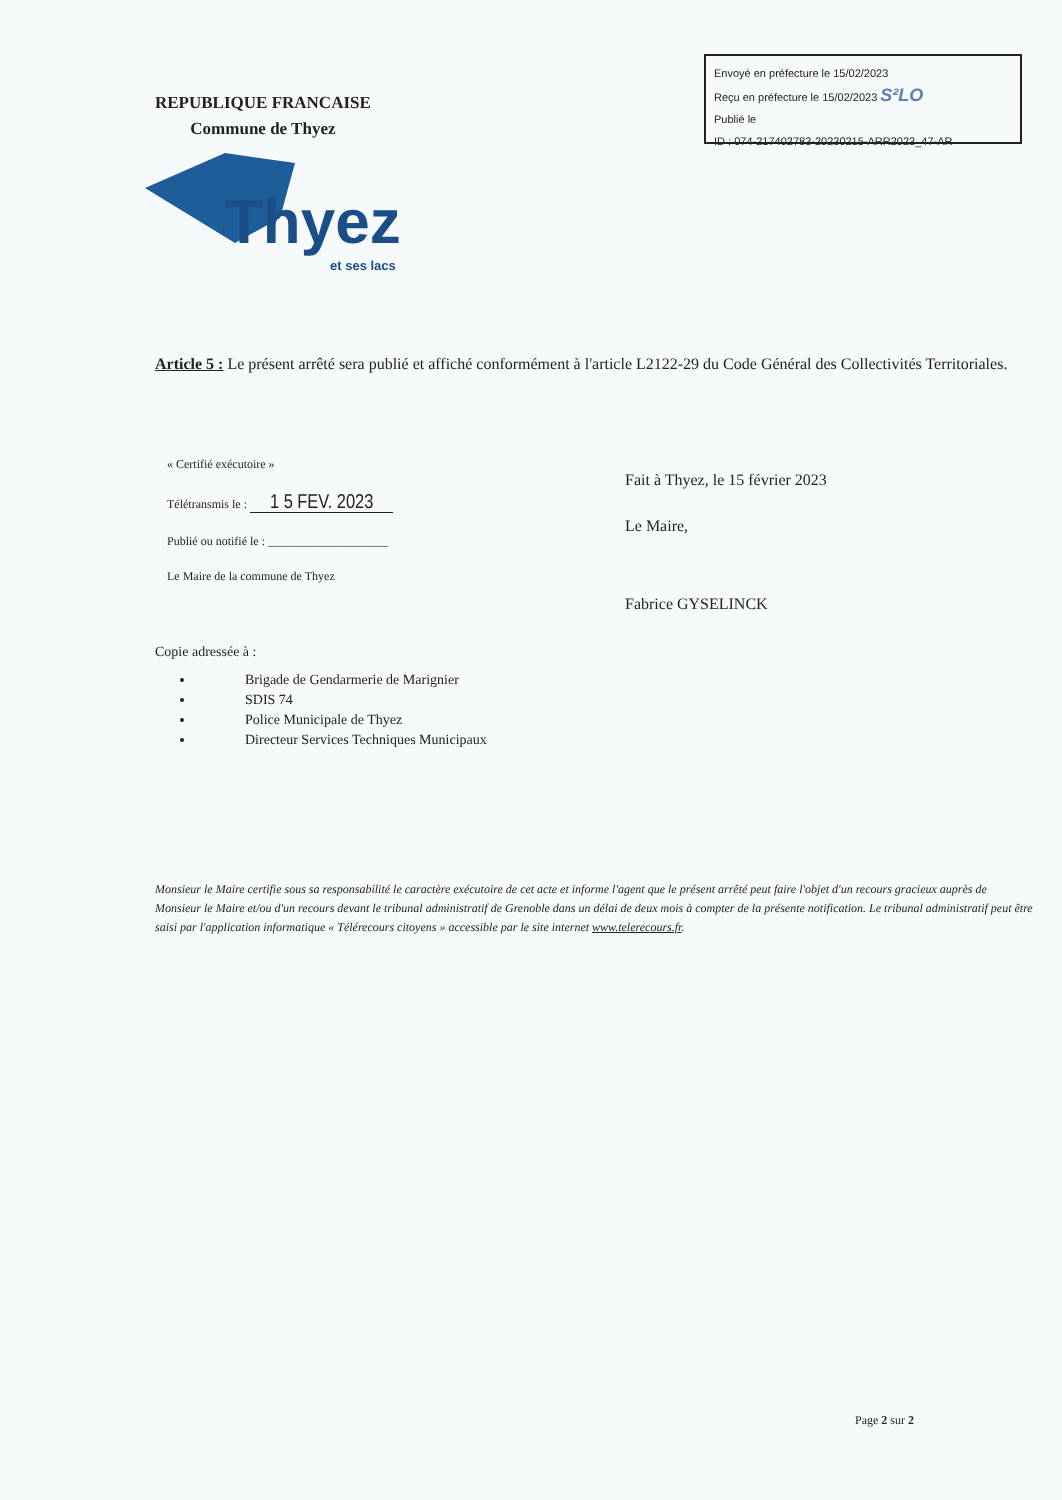Envoyé en préfecture le 15/02/2023
Reçu en préfecture le 15/02/2023 S²LO
Publié le
ID : 074-217402783-20230215-ARR2023_47-AR
REPUBLIQUE FRANCAISE
Commune de Thyez
Thyez
et ses lacs
Article 5 : Le présent arrêté sera publié et affiché conformément à l'article L2122-29 du Code Général des Collectivités Territoriales.
« Certifié exécutoire »
Télétransmis le : 1 5 FEV. 2023
Publié ou notifié le : ____________________
Le Maire de la commune de Thyez
Copie adressée à :
Brigade de Gendarmerie de Marignier
SDIS 74
Police Municipale de Thyez
Directeur Services Techniques Municipaux
Fait à Thyez, le 15 février 2023
Le Maire,
Fabrice GYSELINCK
Monsieur le Maire certifie sous sa responsabilité le caractère exécutoire de cet acte et informe l'agent que le présent arrêté peut faire l'objet d'un recours gracieux auprès de Monsieur le Maire et/ou d'un recours devant le tribunal administratif de Grenoble dans un délai de deux mois à compter de la présente notification. Le tribunal administratif peut être saisi par l'application informatique « Télérecours citoyens » accessible par le site internet www.telerecours.fr.
Page 2 sur 2